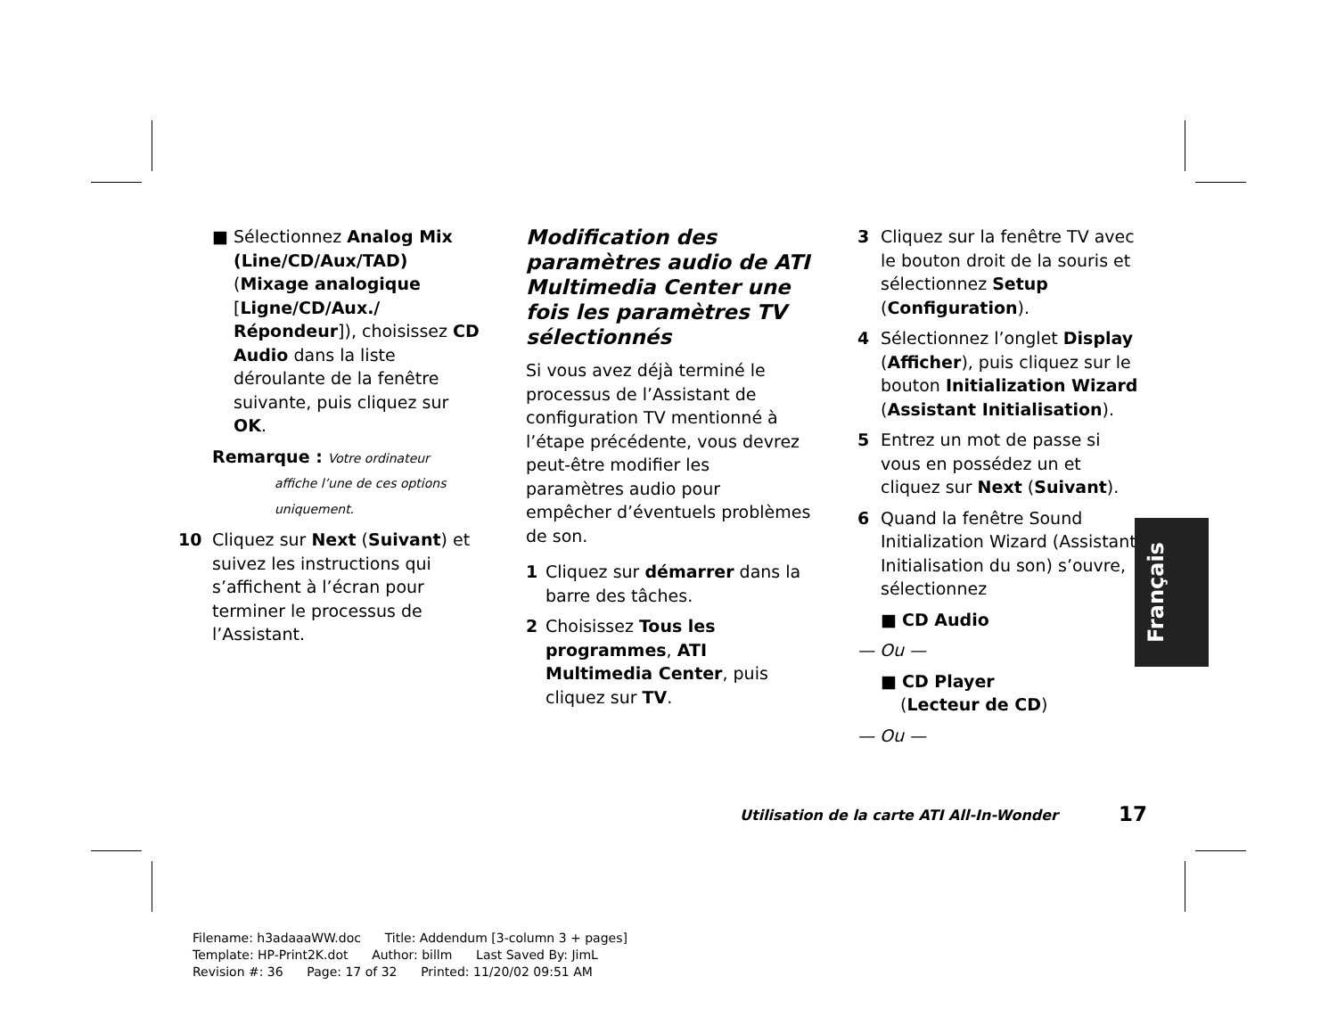■ Sélectionnez Analog Mix (Line/CD/Aux/TAD) (Mixage analogique [Ligne/CD/Aux./ Répondeur]), choisissez CD Audio dans la liste déroulante de la fenêtre suivante, puis cliquez sur OK.
Remarque : Votre ordinateur
affiche l’une de ces options
uniquement.
10 Cliquez sur Next (Suivant) et suivez les instructions qui s’affichent à l’écran pour terminer le processus de l’Assistant.
Modification des paramètres audio de ATI Multimedia Center une fois les paramètres TV sélectionnés
Si vous avez déjà terminé le processus de l’Assistant de configuration TV mentionné à l’étape précédente, vous devrez peut-être modifier les paramètres audio pour empêcher d’éventuels problèmes de son.
1 Cliquez sur démarrer dans la barre des tâches.
2 Choisissez Tous les programmes, ATI Multimedia Center, puis cliquez sur TV.
3 Cliquez sur la fenêtre TV avec le bouton droit de la souris et sélectionnez Setup (Configuration).
4 Sélectionnez l’onglet Display (Afficher), puis cliquez sur le bouton Initialization Wizard (Assistant Initialisation).
5 Entrez un mot de passe si vous en possédez un et cliquez sur Next (Suivant).
6 Quand la fenêtre Sound Initialization Wizard (Assistant Initialisation du son) s’ouvre, sélectionnez
■ CD Audio
— Ou —
■ CD Player
(Lecteur de CD)
— Ou —
Français
Utilisation de la carte ATI All-In-Wonder
17
Filename: h3adaaaWW.doc Title: Addendum [3-column 3 + pages]
Template: HP-Print2K.dot Author: billm Last Saved By: JimL
Revision #: 36 Page: 17 of 32 Printed: 11/20/02 09:51 AM